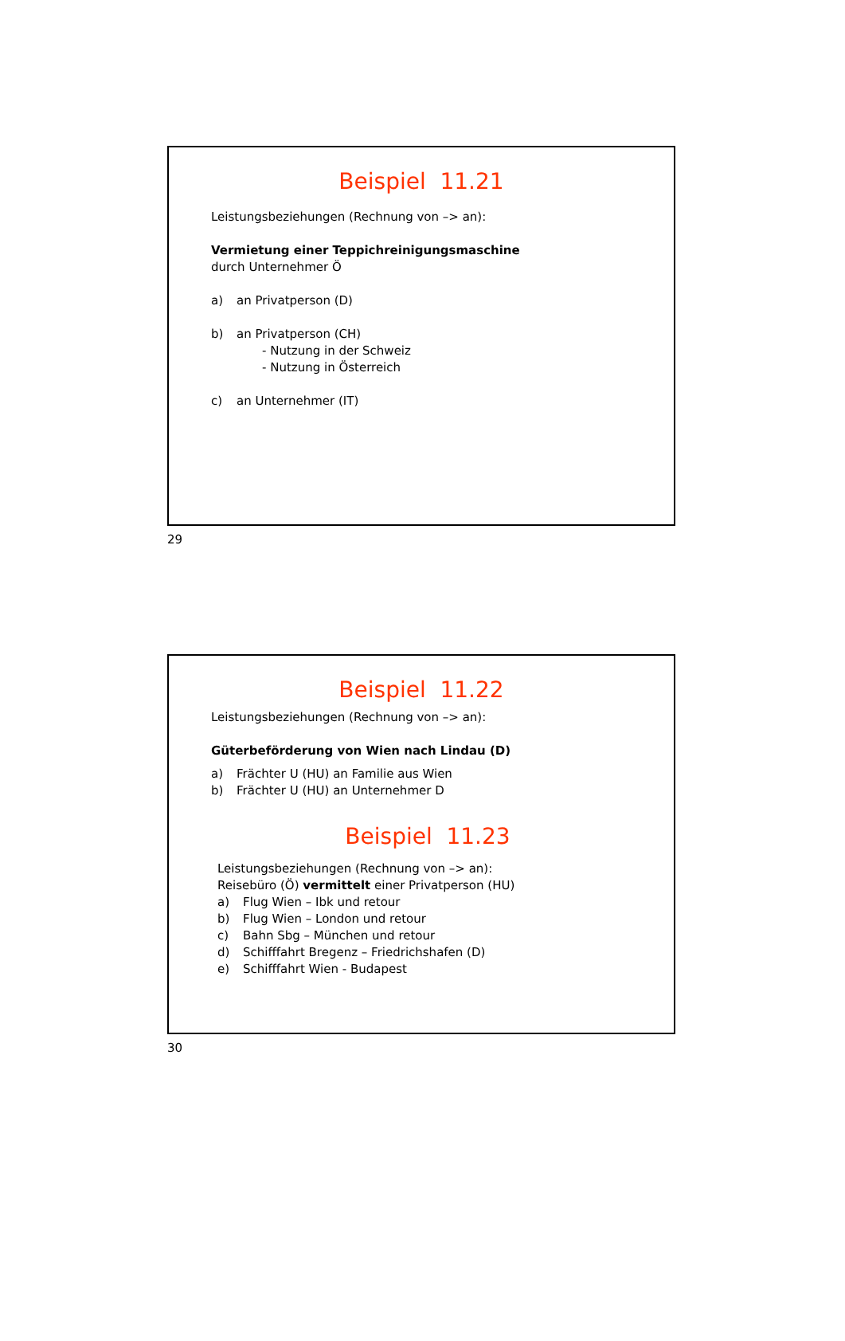Beispiel 11.21
Leistungsbeziehungen (Rechnung von –> an):
Vermietung einer Teppichreinigungsmaschine
durch Unternehmer Ö
a) an Privatperson (D)
b) an Privatperson (CH)
- Nutzung in der Schweiz
- Nutzung in Österreich
c) an Unternehmer (IT)
29
Beispiel 11.22
Leistungsbeziehungen (Rechnung von –> an):
Güterbeförderung von Wien nach Lindau (D)
a) Frächter U (HU) an Familie aus Wien
b) Frächter U (HU) an Unternehmer D
Beispiel 11.23
Leistungsbeziehungen (Rechnung von –> an):
Reisebüro (Ö) vermittelt einer Privatperson (HU)
a) Flug Wien – Ibk und retour
b) Flug Wien – London und retour
c) Bahn Sbg – München und retour
d) Schifffahrt Bregenz – Friedrichshafen (D)
e) Schifffahrt Wien - Budapest
30